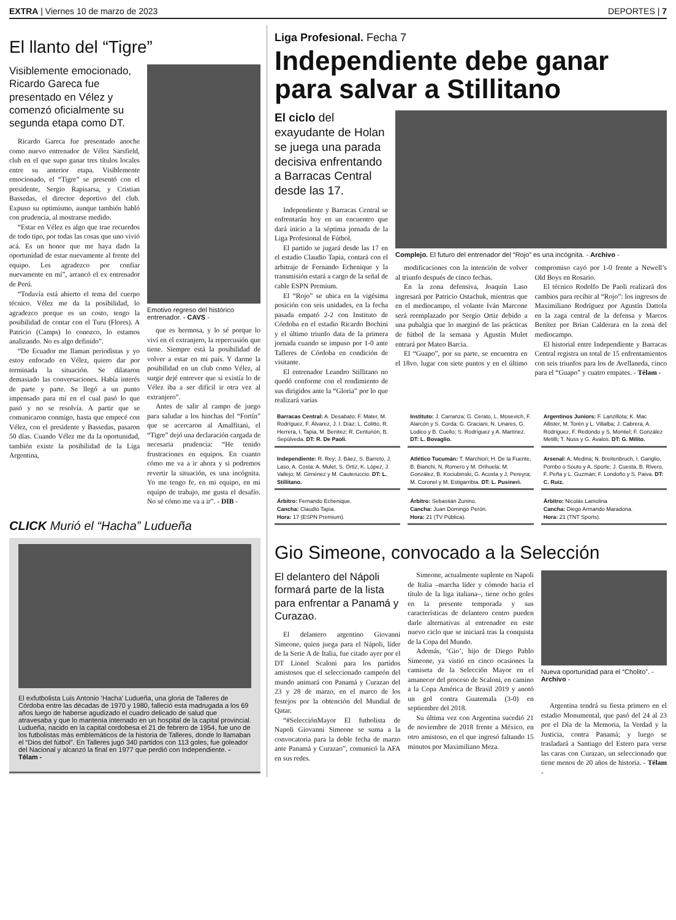EXTRA | Viernes 10 de marzo de 2023 DEPORTES | 7
El llanto del “Tigre”
Visiblemente emocionado, Ricardo Gareca fue presentado en Vélez y comenzó oficialmente su segunda etapa como DT.
Ricardo Gareca fue presentado anoche como nuevo entrenador de Vélez Sarsfield, club en el que supo ganar tres títulos locales entre su anterior etapa. Visiblemente emocionado, el “Tigre” se presentó con el presidente, Sergio Rapisarsa, y Cristian Bassedas, el director deportivo del club. Expuso su optimismo, aunque también habló con prudencia, al mostrarse medido.
“Estar en Vélez es algo que trae recuerdos de todo tipo, por todas las cosas que uno vivió acá. Es un honor que me haya dado la oportunidad de estar nuevamente al frente del equipo. Les agradezco por confiar nuevamente en mí”, arrancó el ex entrenador de Perú.
“Todavía está abierto el tema del cuerpo técnico. Vélez me da la posibilidad, lo agradezco porque es un costo, tengo la posibilidad de contar con el Turu (Flores). A Patricio (Camps) lo conozco, lo estamos analizando. No es algo definido”.
“De Ecuador me llaman periodistas y yo estoy enfocado en Vélez, quiero dar por terminada la situación. Se dilataron demasiado las conversaciones. Había interés de parte y parte. Se llegó a un punto impensado para mí en el cual pasó lo que pasó y no se resolvía. A partir que se comunicaron conmigo, hasta que empecé con Vélez, con el presidente y Bassedas, pasaron 50 días. Cuando Vélez me da la oportunidad, también existe la posibilidad de la Liga Argentina,
Emotivo regreso del histórico entrenador. - CAVS -
que es hermosa, y lo sé porque lo viví en el extranjero, la repercusión que tiene. Siempre está la posibilidad de volver a estar en mi país. Y darme la posibilidad en un club como Vélez, al surgir dejé entrever que si existía lo de Vélez iba a ser difícil ir otra vez al extranjero”.
Antes de salir al campo de juego para saludar a los hinchas del “Fortín” que se acercaron al Amalfitani, el “Tigre” dejó una declaración cargada de necesaria prudencia: “He tenido frustraciones en equipos. En cuanto cómo me va a ir ahora y si podremos revertir la situación, es una incógnita. Yo me tengo fe, en mi equipo, en mi equipo de trabajo, me gusta el desafío. No sé cómo me va a ir”. - DIB -
CLICK Murió el “Hacha” Ludueña
El exfutbolista Luis Antonio ‘Hacha’ Ludueña, una gloria de Talleres de Córdoba entre las décadas de 1970 y 1980, falleció esta madrugada a los 69 años luego de haberse agudizado el cuadro delicado de salud que atravesaba y que lo mantenía internado en un hospital de la capital provincial. Ludueña, nacido en la capital cordobesa el 21 de febrero de 1954, fue uno de los futbolistas más emblemáticos de la historia de Talleres, donde lo llamaban el “Dios del fútbol”. En Talleres jugó 340 partidos con 113 goles, fue goleador del Nacional y alcanzó la final en 1977 que perdió con Independiente. - Télam -
Liga Profesional. Fecha 7
Independiente debe ganar para salvar a Stillitano
El ciclo del exayudante de Holan se juega una parada decisiva enfrentando a Barracas Central desde las 17.
Independiente y Barracas Central se enfrentarán hoy en un encuentro que dará inicio a la séptima jornada de la Liga Profesional de Fútbol.
El partido se jugará desde las 17 en el estadio Claudio Tapia, contará con el arbitraje de Fernando Echenique y la transmisión estará a cargo de la señal de cable ESPN Premium.
El “Rojo” se ubica en la vigésima posición con seis unidades, en la fecha pasada empató 2-2 con Instituto de Córdoba en el estadio Ricardo Bochini y el último triunfo data de la primera jornada cuando se impuso por 1-0 ante Talleres de Córdoba en condición de visitante.
El entrenador Leandro Stillitano no quedó conforme con el rendimiento de sus dirigidos ante la “Gloria” por lo que realizará varias
Complejo. El futuro del entrenador del “Rojo” es una incógnita. - Archivo -
modificaciones con la intención de volver al triunfo después de cinco fechas.
En la zona defensiva, Joaquín Laso ingresará por Patricio Ostachuk, mientras que en el mediocampo, el volante Iván Marcone será reemplazado por Sergio Ortiz debido a una pubalgia que lo marginó de las prácticas de fútbol de la semana y Agustín Mulet entrará por Mateo Barcia.
El “Guapo”, por su parte, se encuentra en el 18vo. lugar con siete puntos y en el último compromiso cayó por 1-0 frente a Newell’s Old Boys en Rosario.
El técnico Rodolfo De Paoli realizará dos cambios para recibir al “Rojo”: los ingresos de Maximiliano Rodríguez por Agustín Dattola en la zaga central de la defensa y Marcos Benítez por Brian Calderara en la zona del mediocampo.
El historial entre Independiente y Barracas Central registra un total de 15 enfrentamientos con seis triunfos para los de Avellaneda, cinco para el “Guapo” y cuatro empates. - Télam -
Barracas Central: A. Desabato; F. Mater, M. Rodríguez, F. Álvarez, J. I. Díaz; L. Colitto, R. Herrera, I. Tapia, M. Benitez; R. Centurión, B. Sepúlveda. DT: R. De Paoli.
Independiente: R. Rey; J. Báez, S. Barreto, J. Laso, A. Costa: A. Mulet, S. Ortiz, K. López, J. Vallejo; M. Giménez y M. Cauteruccio. DT: L. Stillitano.
Árbitro: Fernando Echenique.
Cancha: Claudio Tapia.
Hora: 17 (ESPN Premium).
Instituto: J. Carranza; G. Cerato, L. Mosevich, F. Alarcón y S. Corda; G. Graciani, N. Linares, G. Lodico y B. Cuello; S. Rodríguez y A. Martínez. DT: L. Bovaglio.
Atlético Tucumán: T. Marchiori; H. De la Fuente, B. Bianchi, N. Romero y M. Orihuela; M. González, B. Kociubinski, G. Acosta y J. Pereyra; M. Coronel y M. Estigarribia. DT: L. Pusineri.
Árbitro: Sebastián Zunino.
Cancha: Juan Domingo Perón.
Hora: 21 (TV Pública).
Argentinos Juniors: F. Lanzillota; K. Mac Allister, M. Torén y L. Villalba; J. Cabrera, A. Rodríguez, F. Redondo y S. Montiel; F. González Metilli; T. Nuss y G. Ávalos. DT: G. Milito.
Arsenal: A. Medina; N. Breitenbruch, I. Gariglio, Pombo o Souto y A. Sporle; J. Cuesta, B. Rivero, F. Peña y L. Guzmán; F. Londoño y S. Paiva. DT: C. Ruiz.
Árbitro: Nicolás Lamolina
Cancha: Diego Armando Maradona.
Hora: 21 (TNT Sports).
Gio Simeone, convocado a la Selección
El delantero del Nápoli formará parte de la lista para enfrentar a Panamá y Curazao.
El delantero argentino Giovanni Simeone, quien juega para el Nápoli, líder de la Serie A de Italia, fue citado ayer por el DT Lionel Scaloni para los partidos amistosos que el seleccionado campeón del mundo animará con Panamá y Curazao del 23 y 28 de marzo, en el marco de los festejos por la obtención del Mundial de Qatar.
“#SelecciónMayor El futbolista de Napoli Giovanni Simeone se suma a la convocatoria para la doble fecha de marzo ante Panamá y Curazao”, comunicó la AFA en sus redes.
Simeone, actualmente suplente en Napoli de Italia –marcha líder y cómodo hacia el título de la liga italiana–, tiene ocho goles en la presente temporada y sus características de delantero centro pueden darle alternativas al entrenador en este nuevo ciclo que se iniciará tras la conquista de la Copa del Mundo.
Además, ‘Gio’, hijo de Diego Pablo Simeone, ya vistió en cinco ocasiones la camiseta de la Selección Mayor en el amanecer del proceso de Scaloni, en camino a la Copa América de Brasil 2019 y anotó un gol contra Guatemala (3-0) en septiembre del 2018.
Su última vez con Argentina sucedió 21 de noviembre de 2018 frente a México, en otro amistoso, en el que ingresó faltando 15 minutos por Maximiliano Meza.
Nueva oportunidad para el “Cholito”. - Archivo -
Argentina tendrá su fiesta primero en el estadio Monumental, que pasó del 24 al 23 por el Día de la Memoria, la Verdad y la Justicia, contra Panamá; y luego se trasladará a Santiago del Estero para verse las caras con Curazao, un seleccionado que tiene menos de 20 años de historia. - Télam -